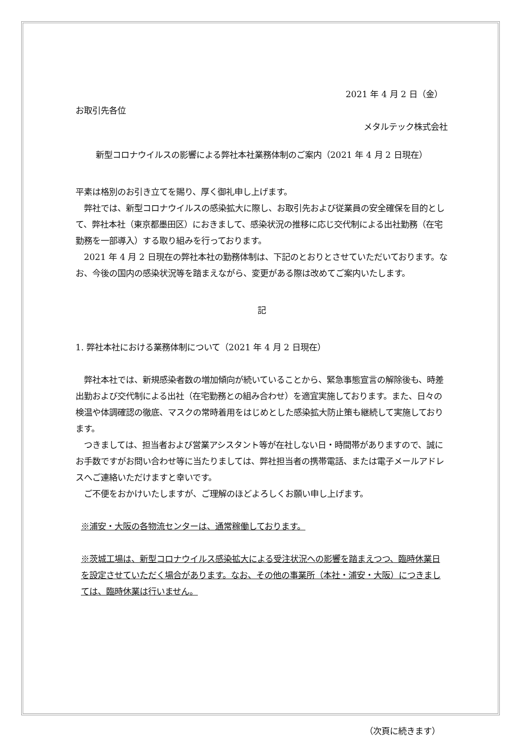2021 年 4 月 2 日（金）
お取引先各位
メタルテック株式会社
新型コロナウイルスの影響による弊社本社業務体制のご案内（2021 年 4 月 2 日現在）
平素は格別のお引き立てを賜り、厚く御礼申し上げます。
　弊社では、新型コロナウイルスの感染拡大に際し、お取引先および従業員の安全確保を目的として、弊社本社（東京都墨田区）におきまして、感染状況の推移に応じ交代制による出社勤務（在宅勤務を一部導入）する取り組みを行っております。
　2021 年 4 月 2 日現在の弊社本社の勤務体制は、下記のとおりとさせていただいております。なお、今後の国内の感染状況等を踏まえながら、変更がある際は改めてご案内いたします。
記
1. 弊社本社における業務体制について（2021 年 4 月 2 日現在）
　弊社本社では、新規感染者数の増加傾向が続いていることから、緊急事態宣言の解除後も、時差出勤および交代制による出社（在宅勤務との組み合わせ）を適宜実施しております。また、日々の検温や体調確認の徹底、マスクの常時着用をはじめとした感染拡大防止策も継続して実施しております。
　つきましては、担当者および営業アシスタント等が在社しない日・時間帯がありますので、誠にお手数ですがお問い合わせ等に当たりましては、弊社担当者の携帯電話、または電子メールアドレスへご連絡いただけますと幸いです。
　ご不便をおかけいたしますが、ご理解のほどよろしくお願い申し上げます。
※浦安・大阪の各物流センターは、通常稼働しております。
※茨城工場は、新型コロナウイルス感染拡大による受注状況への影響を踏まえつつ、臨時休業日を設定させていただく場合があります。なお、その他の事業所（本社・浦安・大阪）につきましては、臨時休業は行いません。
（次頁に続きます）